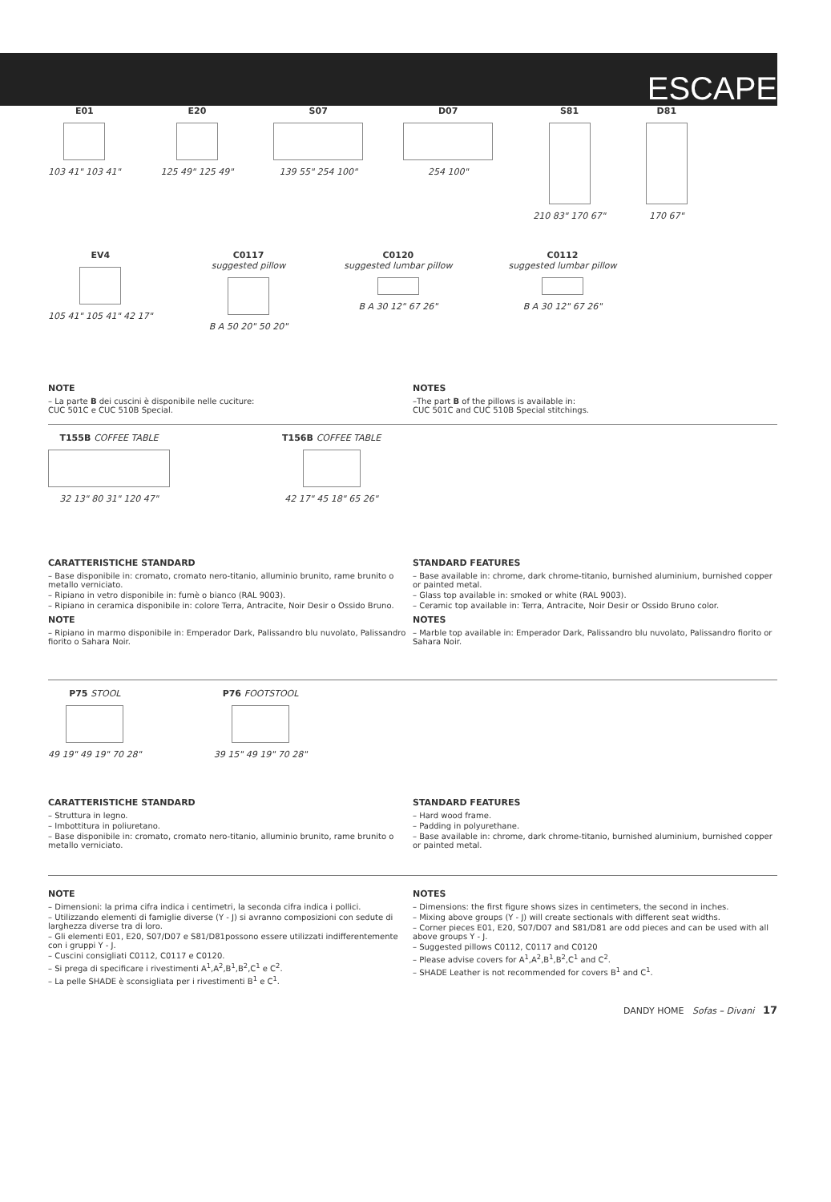ESCAPE
E01
103 41" 103 41"
E20
125 49" 125 49"
S07
139 55" 254 100"
D07
254 100"
S81
210 83" 170 67"
D81
170 67"
EV4
105 41" 105 41" 42 17"
C0117
suggested pillow
B A 50 20" 50 20"
C0120
suggested lumbar pillow
B A 30 12" 67 26"
C0112
suggested lumbar pillow
B A 30 12" 67 26"
NOTE
– La parte B dei cuscini è disponibile nelle cuciture:
CUC 501C e CUC 510B Special.
NOTES
–The part B of the pillows is available in:
CUC 501C and CUC 510B Special stitchings.
T155B COFFEE TABLE
32 13" 80 31" 120 47"
T156B COFFEE TABLE
42 17" 45 18" 65 26"
CARATTERISTICHE STANDARD
– Base disponibile in: cromato, cromato nero-titanio, alluminio brunito, rame brunito o metallo verniciato.
– Ripiano in vetro disponibile in: fumè o bianco (RAL 9003).
– Ripiano in ceramica disponibile in: colore Terra, Antracite, Noir Desir o Ossido Bruno.
NOTE
– Ripiano in marmo disponibile in: Emperador Dark, Palissandro blu nuvolato, Palissandro fiorito o Sahara Noir.
STANDARD FEATURES
– Base available in: chrome, dark chrome-titanio, burnished aluminium, burnished copper or painted metal.
– Glass top available in: smoked or white (RAL 9003).
– Ceramic top available in: Terra, Antracite, Noir Desir or Ossido Bruno color.
NOTES
– Marble top available in: Emperador Dark, Palissandro blu nuvolato, Palissandro fiorito or Sahara Noir.
P75 STOOL
49 19" 49 19" 70 28"
P76 FOOTSTOOL
39 15" 49 19" 70 28"
CARATTERISTICHE STANDARD
– Struttura in legno.
– Imbottitura in poliuretano.
– Base disponibile in: cromato, cromato nero-titanio, alluminio brunito, rame brunito o metallo verniciato.
STANDARD FEATURES
– Hard wood frame.
– Padding in polyurethane.
– Base available in: chrome, dark chrome-titanio, burnished aluminium, burnished copper or painted metal.
NOTE
– Dimensioni: la prima cifra indica i centimetri, la seconda cifra indica i pollici.
– Utilizzando elementi di famiglie diverse (Y - J) si avranno composizioni con sedute di larghezza diverse tra di loro.
– Gli elementi E01, E20, S07/D07 e S81/D81possono essere utilizzati indifferentemente con i gruppi Y - J.
– Cuscini consigliati C0112, C0117 e C0120.
– Si prega di specificare i rivestimenti A<sup>1</sup>,A<sup>2</sup>,B<sup>1</sup>,B<sup>2</sup>,C<sup>1</sup> e C<sup>2</sup>.
– La pelle SHADE è sconsigliata per i rivestimenti B<sup>1</sup> e C<sup>1</sup>.
NOTES
– Dimensions: the first figure shows sizes in centimeters, the second in inches.
– Mixing above groups (Y - J) will create sectionals with different seat widths.
– Corner pieces E01, E20, S07/D07 and S81/D81 are odd pieces and can be used with all above groups Y - J.
– Suggested pillows C0112, C0117 and C0120
– Please advise covers for A<sup>1</sup>,A<sup>2</sup>,B<sup>1</sup>,B<sup>2</sup>,C<sup>1</sup> and C<sup>2</sup>.
– SHADE Leather is not recommended for covers B<sup>1</sup> and C<sup>1</sup>.
DANDY HOME Sofas – Divani 17